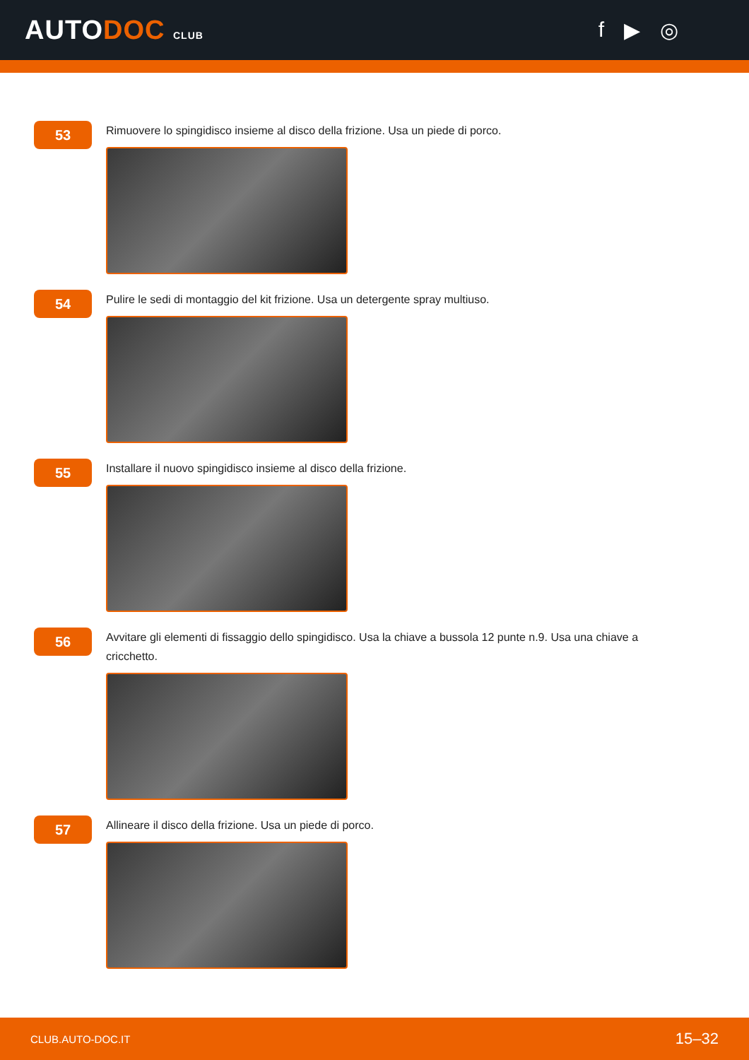AUTODOC CLUB
f ▶ ◎
53
Rimuovere lo spingidisco insieme al disco della frizione. Usa un piede di porco.
54
Pulire le sedi di montaggio del kit frizione. Usa un detergente spray multiuso.
55
Installare il nuovo spingidisco insieme al disco della frizione.
56
Avvitare gli elementi di fissaggio dello spingidisco. Usa la chiave a bussola 12 punte n.9. Usa una chiave a cricchetto.
57
Allineare il disco della frizione. Usa un piede di porco.
CLUB.AUTO-DOC.IT 15–32